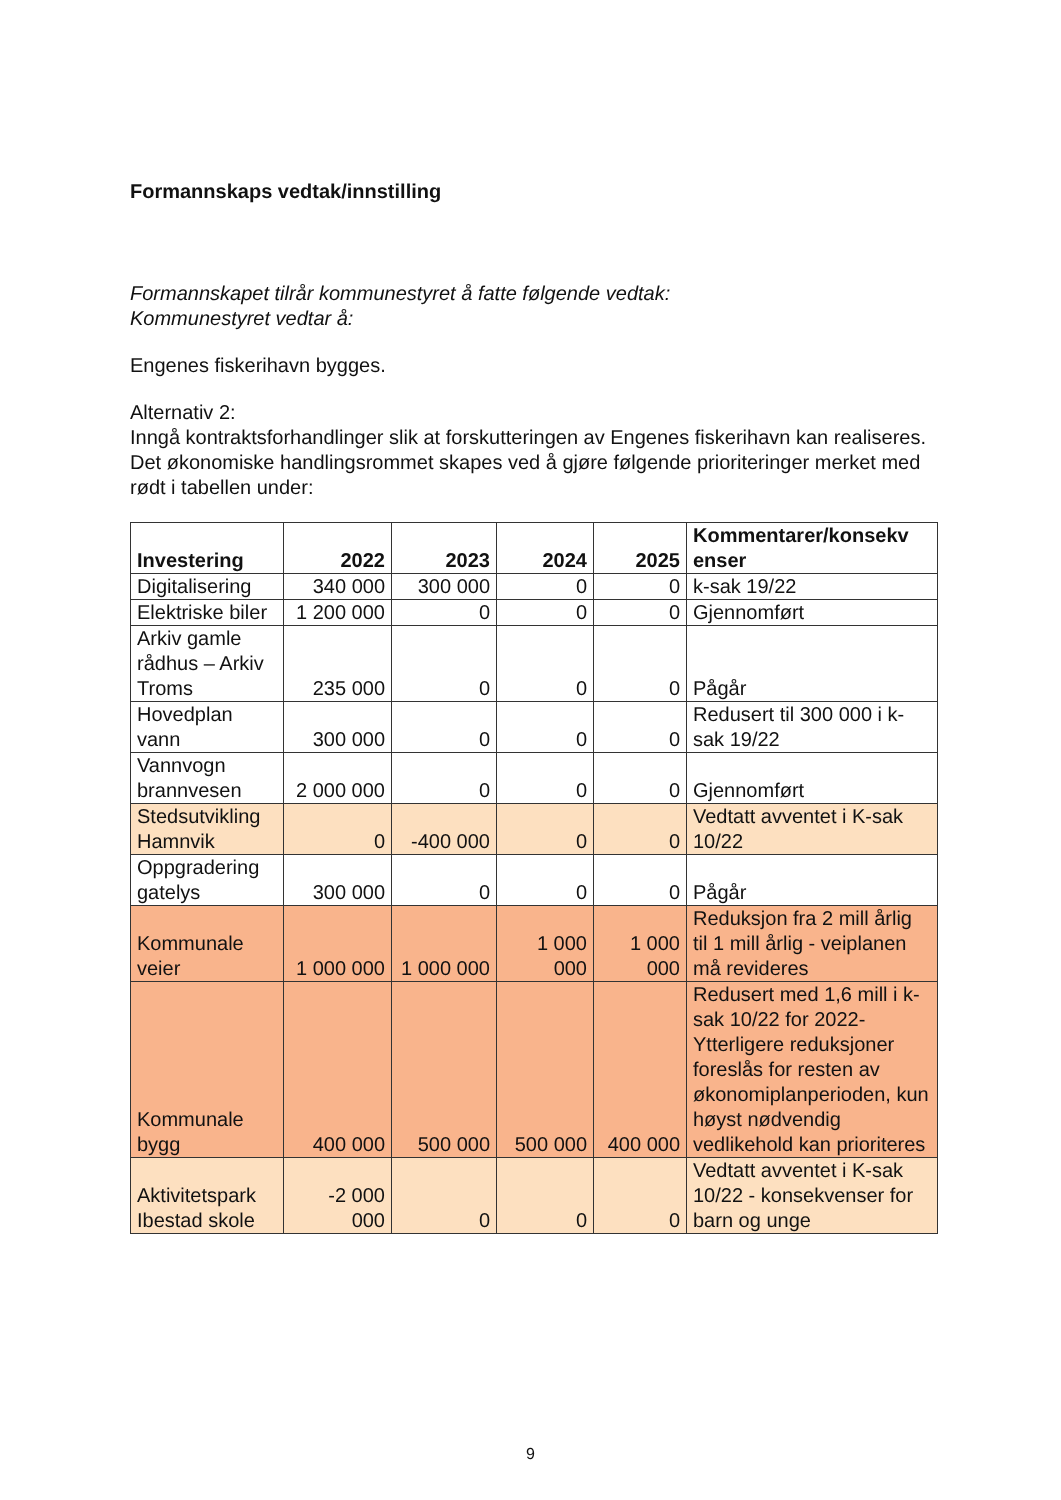Formannskaps vedtak/innstilling
Formannskapet tilrår kommunestyret å fatte følgende vedtak:
Kommunestyret vedtar å:
Engenes fiskerihavn bygges.
Alternativ 2:
Inngå kontraktsforhandlinger slik at forskutteringen av Engenes fiskerihavn kan realiseres. Det økonomiske handlingsrommet skapes ved å gjøre følgende prioriteringer merket med rødt i tabellen under:
| Investering | 2022 | 2023 | 2024 | 2025 | Kommentarer/konsekv enser |
| --- | --- | --- | --- | --- | --- |
| Digitalisering | 340 000 | 300 000 | 0 | 0 | k-sak 19/22 |
| Elektriske biler | 1 200 000 | 0 | 0 | 0 | Gjennomført |
| Arkiv gamle rådhus – Arkiv Troms | 235 000 | 0 | 0 | 0 | Pågår |
| Hovedplan vann | 300 000 | 0 | 0 | 0 | Redusert til 300 000 i k-sak 19/22 |
| Vannvogn brannvesen | 2 000 000 | 0 | 0 | 0 | Gjennomført |
| Stedsutvikling Hamnvik | 0 | -400 000 | 0 | 0 | Vedtatt avventet i K-sak 10/22 |
| Oppgradering gatelys | 300 000 | 0 | 0 | 0 | Pågår |
| Kommunale veier | 1 000 000 | 1 000 000 | 1 000 000 | 1 000 000 | Reduksjon fra 2 mill årlig til 1 mill årlig - veiplanen må revideres |
| Kommunale bygg | 400 000 | 500 000 | 500 000 | 400 000 | Redusert med 1,6 mill i k-sak 10/22 for 2022-Ytterligere reduksjoner foreslås for resten av økonomiplanperioden, kun høyst nødvendig vedlikehold kan prioriteres |
| Aktivitetspark Ibestad skole | -2 000 000 | 0 | 0 | 0 | Vedtatt avventet i K-sak 10/22 - konsekvenser for barn og unge |
9